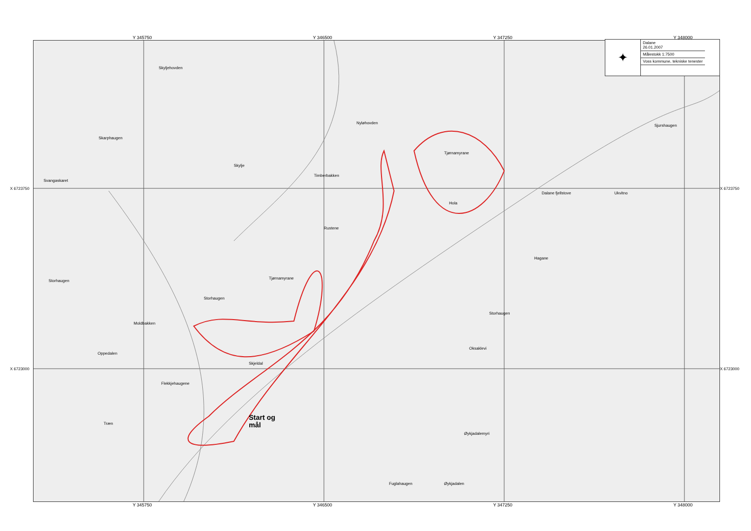Y 345750 Y 346500 Y 347250 Y 348000
Skyljehovden
Skarphaugen
Nyløhovden
Skylje
Svangaskaret
Timberbakken
Tjørnamyrane
Dalane fjellstove Ukvitno
Sjurshaugen
Hola
Rustene
Storhaugen
Storhaugen
Tjørnamyrane
Moldbakken
Oppedalen
Skjeldal
Flekkjehaugene
Træn
Øykjadalemyri
Fuglahaugen Øykjadalen
Oksaklevi
Storhaugen
Hagane
Start og
mål
✦
Dalane
26.01.2007
Målestokk 1:7500
Voss kommune, tekniske tenester
X 6723750 X 6723750
X 6723000 X 6723000
Y 345750 Y 346500 Y 347250 Y 348000